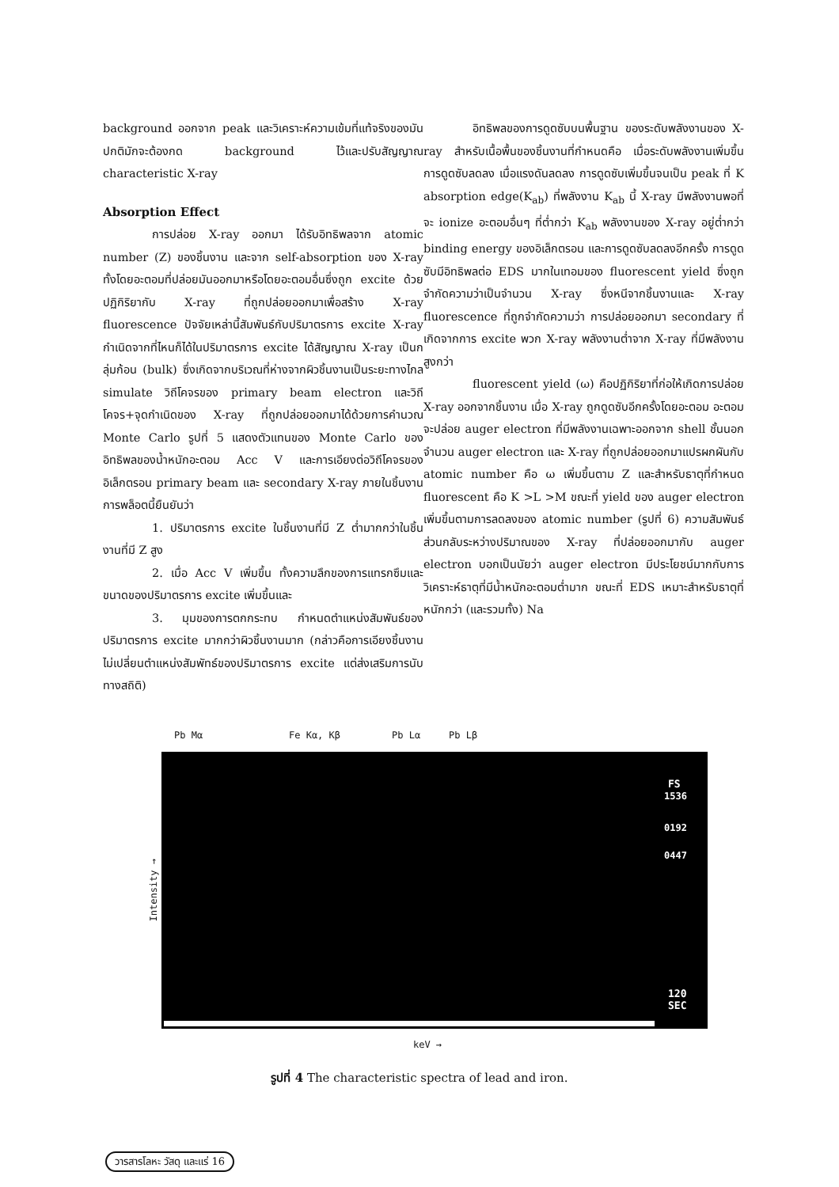background ออกจาก peak และวิเคราะห์ความเข้มที่แท้จริงของมัน ปกติมักจะต้องกด background ไว้และปรับสัญญาณ characteristic X-ray
Absorption Effect
การปล่อย X-ray ออกมา ได้รับอิทธิพลจาก atomic number (Z) ของชิ้นงาน และจาก self-absorption ของ X-ray ทั้งโดยอะตอมที่ปล่อยมันออกมาหรือโดยอะตอมอื่นซึ่งถูก excite ด้วยปฏิกิริยากับ X-ray ที่ถูกปล่อยออกมาเพื่อสร้าง X-ray fluorescence ปัจจัยเหล่านี้สัมพันธ์กับปริมาตรการ excite X-ray กำเนิดจากที่ไหนก็ได้ในปริมาตรการ excite ได้สัญญาณ X-ray เป็นกลุ่มก้อน (bulk) ซึ่งเกิดจากบริเวณที่ห่างจากผิวชิ้นงานเป็นระยะทางไกล simulate วิถีโคจรของ primary beam electron และวิถีโคจร+จุดกำเนิดของ X-ray ที่ถูกปล่อยออกมาได้ด้วยการคำนวณ Monte Carlo รูปที่ 5 แสดงตัวแทนของ Monte Carlo ของอิทธิพลของน้ำหนักอะตอม Acc V และการเอียงต่อวิถีโคจรของอิเล็กตรอน primary beam และ secondary X-ray ภายในชิ้นงาน การพล็อตนี้ยืนยันว่า
1. ปริมาตรการ excite ในชิ้นงานที่มี Z ต่ำมากกว่าในชิ้นงานที่มี Z สูง
2. เมื่อ Acc V เพิ่มขึ้น ทั้งความลึกของการแทรกซึมและขนาดของปริมาตรการ excite เพิ่มขึ้นและ
3. มุมของการตกกระทบ กำหนดตำแหน่งสัมพันธ์ของปริมาตรการ excite มากกว่าผิวชิ้นงานมาก (กล่าวคือการเอียงชิ้นงานไม่เปลี่ยนตำแหน่งสัมพัทธ์ของปริมาตรการ excite แต่ส่งเสริมการนับทางสถิติ)
อิทธิพลของการดูดซับบนพื้นฐาน ของระดับพลังงานของ X-ray สำหรับเนื้อพื้นของชิ้นงานที่กำหนดคือ เมื่อระดับพลังงานเพิ่มขึ้น การดูดซับลดลง เมื่อแรงดันลดลง การดูดซับเพิ่มขึ้นจนเป็น peak ที่ K absorption edge(K<sub>ab</sub>) ที่พลังงาน K<sub>ab</sub> นี้ X-ray มีพลังงานพอที่จะ ionize อะตอมอื่นๆ ที่ต่ำกว่า K<sub>ab</sub> พลังงานของ X-ray อยู่ต่ำกว่า binding energy ของอิเล็กตรอน และการดูดซับลดลงอีกครั้ง การดูดซับมีอิทธิพลต่อ EDS มากในเทอมของ fluorescent yield ซึ่งถูกจำกัดความว่าเป็นจำนวน X-ray ซึ่งหนีจากชิ้นงานและ X-ray fluorescence ที่ถูกจำกัดความว่า การปล่อยออกมา secondary ที่เกิดจากการ excite พวก X-ray พลังงานต่ำจาก X-ray ที่มีพลังงานสูงกว่า
fluorescent yield (ω) คือปฏิกิริยาที่ก่อให้เกิดการปล่อย X-ray ออกจากชิ้นงาน เมื่อ X-ray ถูกดูดซับอีกครั้งโดยอะตอม อะตอมจะปล่อย auger electron ที่มีพลังงานเฉพาะออกจาก shell ชั้นนอกจำนวน auger electron และ X-ray ที่ถูกปล่อยออกมาแปรผกผันกับ atomic number คือ ω เพิ่มขึ้นตาม Z และสำหรับธาตุที่กำหนด fluorescent คือ K >L >M ขณะที่ yield ของ auger electron เพิ่มขึ้นตามการลดลงของ atomic number (รูปที่ 6) ความสัมพันธ์ส่วนกลับระหว่างปริมาณของ X-ray ที่ปล่อยออกมากับ auger electron บอกเป็นนัยว่า auger electron มีประโยชน์มากกับการวิเคราะห์ธาตุที่มีน้ำหนักอะตอมต่ำมาก ขณะที่ EDS เหมาะสำหรับธาตุที่หนักกว่า (และรวมทั้ง) Na
Pb Mα Fe Kα, Kβ Pb Lα Pb Lβ
Intensity →
FS
1536
0192
0447
120
SEC
keV →
รูปที่ 4 The characteristic spectra of lead and iron.
วารสารโลหะ วัสดุ และแร่ 16